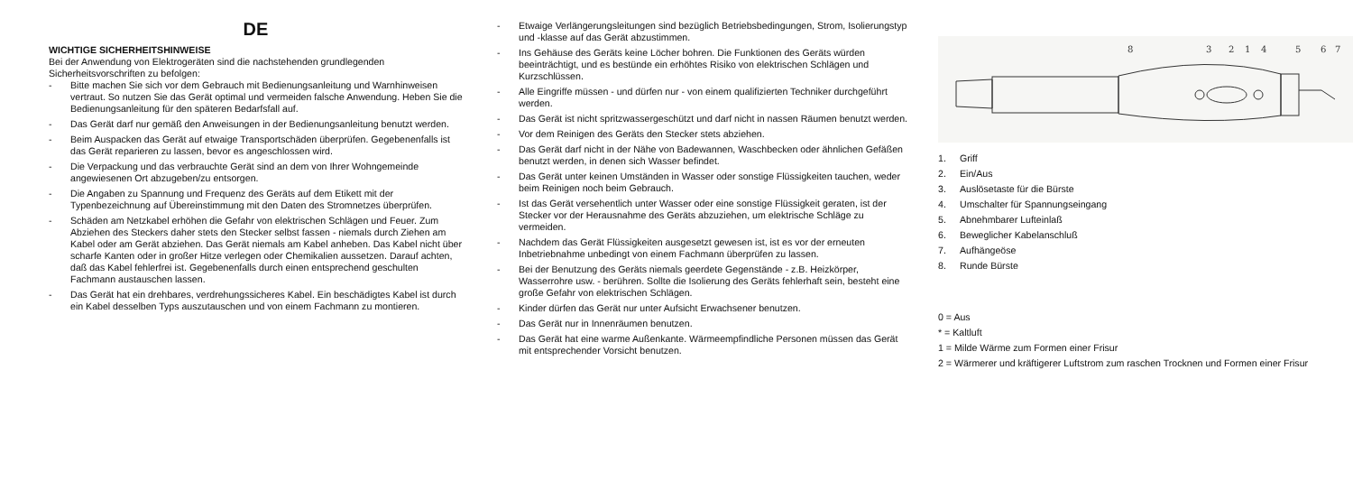DE
WICHTIGE SICHERHEITSHINWEISE
Bei der Anwendung von Elektrogeräten sind die nachstehenden grundlegenden Sicherheitsvorschriften zu befolgen:
- Bitte machen Sie sich vor dem Gebrauch mit Bedienungsanleitung und Warnhinweisen vertraut. So nutzen Sie das Gerät optimal und vermeiden falsche Anwendung. Heben Sie die Bedienungsanleitung für den späteren Bedarfsfall auf.
- Das Gerät darf nur gemäß den Anweisungen in der Bedienungsanleitung benutzt werden.
- Beim Auspacken das Gerät auf etwaige Transportschäden überprüfen. Gegebenenfalls ist das Gerät reparieren zu lassen, bevor es angeschlossen wird.
- Die Verpackung und das verbrauchte Gerät sind an dem von Ihrer Wohngemeinde angewiesenen Ort abzugeben/zu entsorgen.
- Die Angaben zu Spannung und Frequenz des Geräts auf dem Etikett mit der Typenbezeichnung auf Übereinstimmung mit den Daten des Stromnetzes überprüfen.
- Schäden am Netzkabel erhöhen die Gefahr von elektrischen Schlägen und Feuer. Zum Abziehen des Steckers daher stets den Stecker selbst fassen - niemals durch Ziehen am Kabel oder am Gerät abziehen. Das Gerät niemals am Kabel anheben. Das Kabel nicht über scharfe Kanten oder in großer Hitze verlegen oder Chemikalien aussetzen. Darauf achten, daß das Kabel fehlerfrei ist. Gegebenenfalls durch einen entsprechend geschulten Fachmann austauschen lassen.
- Das Gerät hat ein drehbares, verdrehungssicheres Kabel. Ein beschädigtes Kabel ist durch ein Kabel desselben Typs auszutauschen und von einem Fachmann zu montieren.
- Etwaige Verlängerungsleitungen sind bezüglich Betriebsbedingungen, Strom, Isolierungstyp und -klasse auf das Gerät abzustimmen.
- Ins Gehäuse des Geräts keine Löcher bohren. Die Funktionen des Geräts würden beeinträchtigt, und es bestünde ein erhöhtes Risiko von elektrischen Schlägen und Kurzschlüssen.
- Alle Eingriffe müssen - und dürfen nur - von einem qualifizierten Techniker durchgeführt werden.
- Das Gerät ist nicht spritzwassergeschützt und darf nicht in nassen Räumen benutzt werden.
- Vor dem Reinigen des Geräts den Stecker stets abziehen.
- Das Gerät darf nicht in der Nähe von Badewannen, Waschbecken oder ähnlichen Gefäßen benutzt werden, in denen sich Wasser befindet.
- Das Gerät unter keinen Umständen in Wasser oder sonstige Flüssigkeiten tauchen, weder beim Reinigen noch beim Gebrauch.
- Ist das Gerät versehentlich unter Wasser oder eine sonstige Flüssigkeit geraten, ist der Stecker vor der Herausnahme des Geräts abzuziehen, um elektrische Schläge zu vermeiden.
- Nachdem das Gerät Flüssigkeiten ausgesetzt gewesen ist, ist es vor der erneuten Inbetriebnahme unbedingt von einem Fachmann überprüfen zu lassen.
- Bei der Benutzung des Geräts niemals geerdete Gegenstände - z.B. Heizkörper, Wasserrohre usw. - berühren. Sollte die Isolierung des Geräts fehlerhaft sein, besteht eine große Gefahr von elektrischen Schlägen.
- Kinder dürfen das Gerät nur unter Aufsicht Erwachsener benutzen.
- Das Gerät nur in Innenräumen benutzen.
- Das Gerät hat eine warme Außenkante. Wärmeempfindliche Personen müssen das Gerät mit entsprechender Vorsicht benutzen.
8
3
2
1
4
5
6
7
1. Griff
2. Ein/Aus
3. Auslösetaste für die Bürste
4. Umschalter für Spannungseingang
5. Abnehmbarer Lufteinlaß
6. Beweglicher Kabelanschluß
7. Aufhängeöse
8. Runde Bürste
0 = Aus
* = Kaltluft
1 = Milde Wärme zum Formen einer Frisur
2 = Wärmerer und kräftigerer Luftstrom zum raschen Trocknen und Formen einer Frisur